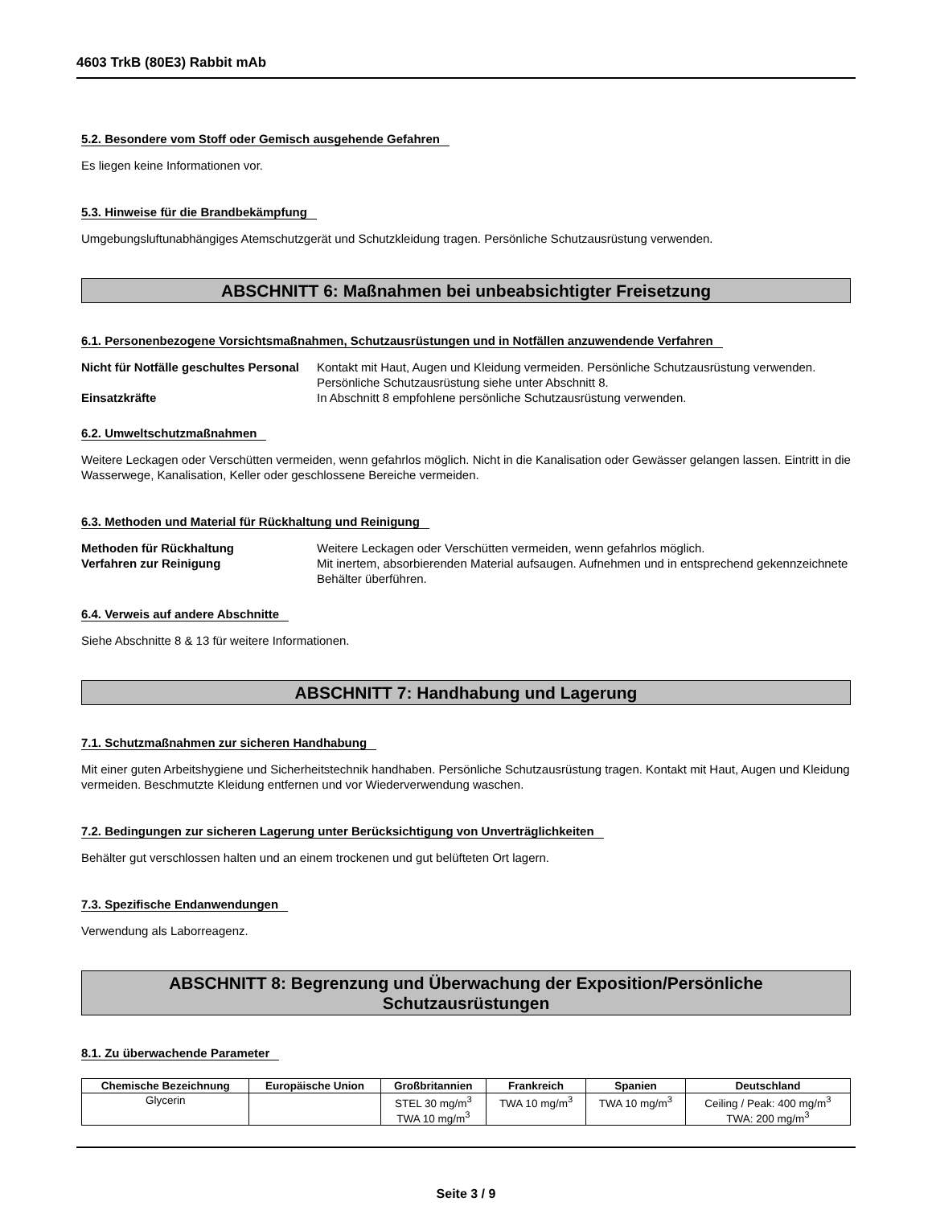4603 TrkB (80E3) Rabbit mAb
5.2. Besondere vom Stoff oder Gemisch ausgehende Gefahren
Es liegen keine Informationen vor.
5.3. Hinweise für die Brandbekämpfung
Umgebungsluftunabhängiges Atemschutzgerät und Schutzkleidung tragen. Persönliche Schutzausrüstung verwenden.
ABSCHNITT 6: Maßnahmen bei unbeabsichtigter Freisetzung
6.1. Personenbezogene Vorsichtsmaßnahmen, Schutzausrüstungen und in Notfällen anzuwendende Verfahren
Nicht für Notfälle geschultes Personal
Kontakt mit Haut, Augen und Kleidung vermeiden. Persönliche Schutzausrüstung verwenden. Persönliche Schutzausrüstung siehe unter Abschnitt 8.
Einsatzkräfte In Abschnitt 8 empfohlene persönliche Schutzausrüstung verwenden.
6.2. Umweltschutzmaßnahmen
Weitere Leckagen oder Verschütten vermeiden, wenn gefahrlos möglich. Nicht in die Kanalisation oder Gewässer gelangen lassen. Eintritt in die Wasserwege, Kanalisation, Keller oder geschlossene Bereiche vermeiden.
6.3. Methoden und Material für Rückhaltung und Reinigung
Methoden für Rückhaltung Weitere Leckagen oder Verschütten vermeiden, wenn gefahrlos möglich.
Verfahren zur Reinigung Mit inertem, absorbierenden Material aufsaugen. Aufnehmen und in entsprechend gekennzeichnete Behälter überführen.
6.4. Verweis auf andere Abschnitte
Siehe Abschnitte 8 & 13 für weitere Informationen.
ABSCHNITT 7: Handhabung und Lagerung
7.1. Schutzmaßnahmen zur sicheren Handhabung
Mit einer guten Arbeitshygiene und Sicherheitstechnik handhaben. Persönliche Schutzausrüstung tragen. Kontakt mit Haut, Augen und Kleidung vermeiden. Beschmutzte Kleidung entfernen und vor Wiederverwendung waschen.
7.2. Bedingungen zur sicheren Lagerung unter Berücksichtigung von Unverträglichkeiten
Behälter gut verschlossen halten und an einem trockenen und gut belüfteten Ort lagern.
7.3. Spezifische Endanwendungen
Verwendung als Laborreagenz.
ABSCHNITT 8: Begrenzung und Überwachung der Exposition/Persönliche Schutzausrüstungen
8.1. Zu überwachende Parameter
| Chemische Bezeichnung | Europäische Union | Großbritannien | Frankreich | Spanien | Deutschland |
| --- | --- | --- | --- | --- | --- |
| Glycerin | | STEL 30 mg/m<sup>3</sup> TWA 10 mg/m<sup>3</sup> | TWA 10 mg/m<sup>3</sup> | TWA 10 mg/m<sup>3</sup> | Ceiling / Peak: 400 mg/m<sup>3</sup> TWA: 200 mg/m<sup>3</sup> |
Seite 3 / 9